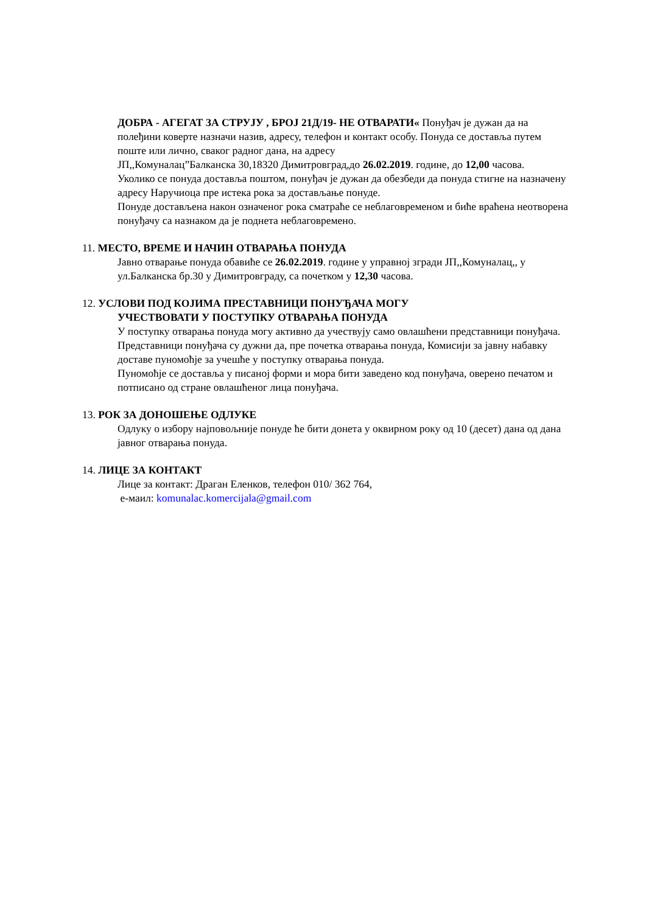ДОБРА - АГЕГАТ ЗА СТРУЈУ , БРОЈ 21Д/19- НЕ ОТВАРАТИ« Понуђач је дужан да на полеђини коверте назначи назив, адресу, телефон и контакт особу. Понуда се доставља путем поште или лично, сваког радног дана, на адресу
ЈП,,Комуналац”Балканска 30,18320 Димитровград,до 26.02.2019. године, до 12,00 часова.
Уколико се понуда доставља поштом, понуђач је дужан да обезбеди да понуда стигне на назначену адресу Наручиоца пре истека рока за достављање понуде.
Понуде достављена након означеног рока сматраће се неблаговременом и биће враћена неотворена понуђачу са назнаком да је поднета неблаговремено.
11. МЕСТО, ВРЕМЕ И НАЧИН ОТВАРАЊА ПОНУДА
Јавно отварање понуда обавиће се 26.02.2019. године у управној згради ЈП,,Комуналац,, у ул.Балканска бр.30 у Димитровграду, са почетком у 12,30 часова.
12. УСЛОВИ ПОД КОЈИМА ПРЕСТАВНИЦИ ПОНУЂАЧА МОГУ
УЧЕСТВОВАТИ У ПОСТУПКУ ОТВАРАЊА ПОНУДА
У поступку отварања понуда могу активно да учествују само овлашћени представници понуђача.
Представници понуђача су дужни да, пре почетка отварања понуда, Комисији за јавну набавку доставе пуномоћје за учешће у поступку отварања понуда.
Пуномоћје се доставља у писаној форми и мора бити заведено код понуђача, оверено печатом и потписано од стране овлашћеног лица понуђача.
13. РОК ЗА ДОНОШЕЊЕ ОДЛУКЕ
Одлуку о избору најповољније понуде ће бити донета у оквирном року од 10 (десет) дана од дана јавног отварања понуда.
14. ЛИЦЕ ЗА КОНТАКТ
Лице за контакт: Драган Еленков, телефон 010/ 362 764,
е-маил: komunalac.komercijala@gmail.com